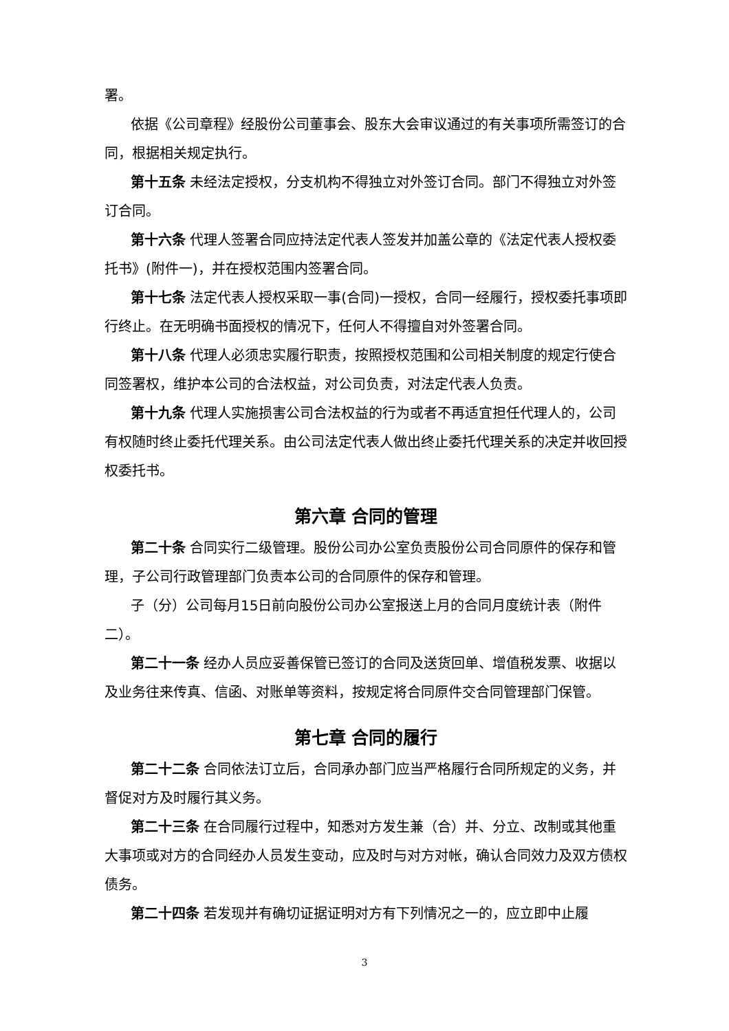署。
依据《公司章程》经股份公司董事会、股东大会审议通过的有关事项所需签订的合同，根据相关规定执行。
第十五条 未经法定授权，分支机构不得独立对外签订合同。部门不得独立对外签订合同。
第十六条 代理人签署合同应持法定代表人签发并加盖公章的《法定代表人授权委托书》(附件一)，并在授权范围内签署合同。
第十七条 法定代表人授权采取一事(合同)一授权，合同一经履行，授权委托事项即行终止。在无明确书面授权的情况下，任何人不得擅自对外签署合同。
第十八条 代理人必须忠实履行职责，按照授权范围和公司相关制度的规定行使合同签署权，维护本公司的合法权益，对公司负责，对法定代表人负责。
第十九条 代理人实施损害公司合法权益的行为或者不再适宜担任代理人的，公司有权随时终止委托代理关系。由公司法定代表人做出终止委托代理关系的决定并收回授权委托书。
第六章 合同的管理
第二十条 合同实行二级管理。股份公司办公室负责股份公司合同原件的保存和管理，子公司行政管理部门负责本公司的合同原件的保存和管理。
子（分）公司每月15日前向股份公司办公室报送上月的合同月度统计表（附件二）。
第二十一条 经办人员应妥善保管已签订的合同及送货回单、增值税发票、收据以及业务往来传真、信函、对账单等资料，按规定将合同原件交合同管理部门保管。
第七章 合同的履行
第二十二条 合同依法订立后，合同承办部门应当严格履行合同所规定的义务，并督促对方及时履行其义务。
第二十三条 在合同履行过程中，知悉对方发生兼（合）并、分立、改制或其他重大事项或对方的合同经办人员发生变动，应及时与对方对帐，确认合同效力及双方债权债务。
第二十四条 若发现并有确切证据证明对方有下列情况之一的，应立即中止履
3